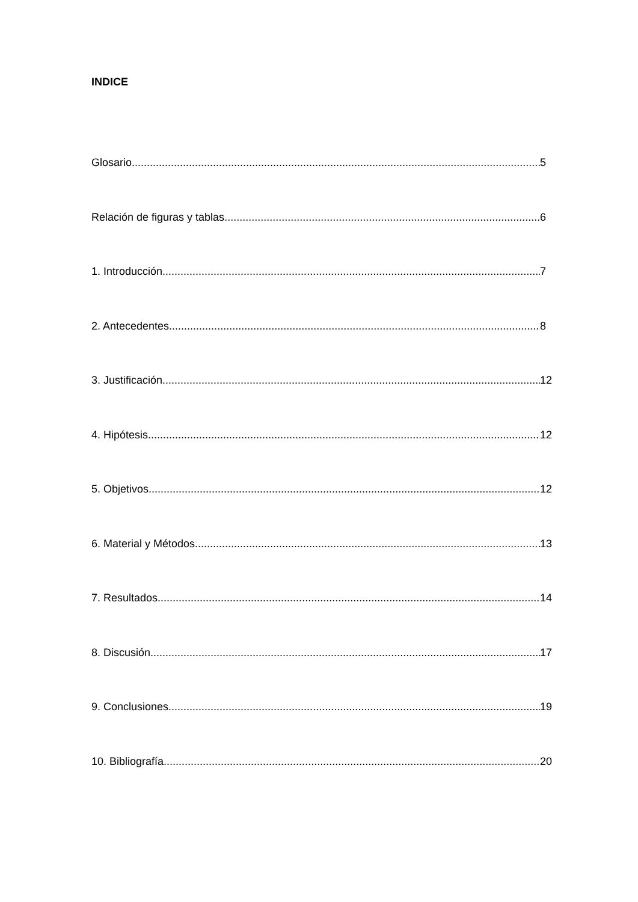INDICE
Glosario 5
Relación de figuras y tablas 6
1. Introducción 7
2. Antecedentes 8
3. Justificación 12
4. Hipótesis 12
5. Objetivos 12
6. Material y Métodos 13
7. Resultados 14
8. Discusión 17
9. Conclusiones 19
10. Bibliografía 20